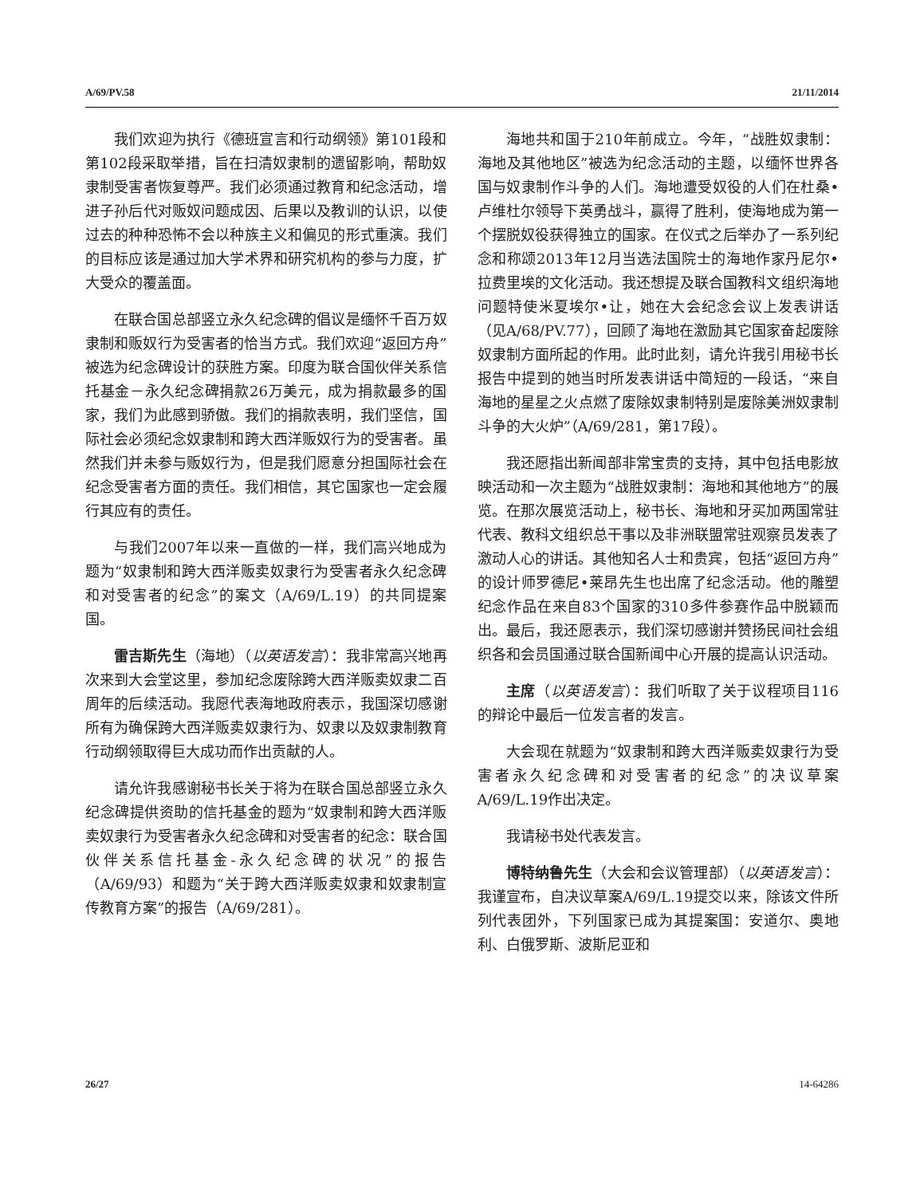A/69/PV.58 21/11/2014
我们欢迎为执行《德班宣言和行动纲领》第101段和第102段采取举措，旨在扫清奴隶制的遗留影响，帮助奴隶制受害者恢复尊严。我们必须通过教育和纪念活动，增进子孙后代对贩奴问题成因、后果以及教训的认识，以使过去的种种恐怖不会以种族主义和偏见的形式重演。我们的目标应该是通过加大学术界和研究机构的参与力度，扩大受众的覆盖面。
在联合国总部竖立永久纪念碑的倡议是缅怀千百万奴隶制和贩奴行为受害者的恰当方式。我们欢迎“返回方舟”被选为纪念碑设计的获胜方案。印度为联合国伙伴关系信托基金－永久纪念碑捐款26万美元，成为捐款最多的国家，我们为此感到骄傲。我们的捐款表明，我们坚信，国际社会必须纪念奴隶制和跨大西洋贩奴行为的受害者。虽然我们并未参与贩奴行为，但是我们愿意分担国际社会在纪念受害者方面的责任。我们相信，其它国家也一定会履行其应有的责任。
与我们2007年以来一直做的一样，我们高兴地成为题为“奴隶制和跨大西洋贩卖奴隶行为受害者永久纪念碑和对受害者的纪念”的案文（A/69/L.19）的共同提案国。
雷吉斯先生（海地）（以英语发言）：我非常高兴地再次来到大会堂这里，参加纪念废除跨大西洋贩卖奴隶二百周年的后续活动。我愿代表海地政府表示，我国深切感谢所有为确保跨大西洋贩卖奴隶行为、奴隶以及奴隶制教育行动纲领取得巨大成功而作出贡献的人。
请允许我感谢秘书长关于将为在联合国总部竖立永久纪念碑提供资助的信托基金的题为“奴隶制和跨大西洋贩卖奴隶行为受害者永久纪念碑和对受害者的纪念：联合国伙伴关系信托基金-永久纪念碑的状况”的报告（A/69/93）和题为“关于跨大西洋贩卖奴隶和奴隶制宣传教育方案”的报告（A/69/281）。
海地共和国于210年前成立。今年，“战胜奴隶制：海地及其他地区”被选为纪念活动的主题，以缅怀世界各国与奴隶制作斗争的人们。海地遭受奴役的人们在杜桑•卢维杜尔领导下英勇战斗，赢得了胜利，使海地成为第一个摆脱奴役获得独立的国家。在仪式之后举办了一系列纪念和称颂2013年12月当选法国院士的海地作家丹尼尔•拉费里埃的文化活动。我还想提及联合国教科文组织海地问题特使米夏埃尔•让，她在大会纪念会议上发表讲话（见A/68/PV.77），回顾了海地在激励其它国家奋起废除奴隶制方面所起的作用。此时此刻，请允许我引用秘书长报告中提到的她当时所发表讲话中简短的一段话，“来自海地的星星之火点燃了废除奴隶制特别是废除美洲奴隶制斗争的大火炉”（A/69/281，第17段）。
我还愿指出新闻部非常宝贵的支持，其中包括电影放映活动和一次主题为“战胜奴隶制：海地和其他地方”的展览。在那次展览活动上，秘书长、海地和牙买加两国常驻代表、教科文组织总干事以及非洲联盟常驻观察员发表了激动人心的讲话。其他知名人士和贵宾，包括“返回方舟”的设计师罗德尼•莱昂先生也出席了纪念活动。他的雕塑纪念作品在来自83个国家的310多件参赛作品中脱颖而出。最后，我还愿表示，我们深切感谢并赞扬民间社会组织各和会员国通过联合国新闻中心开展的提高认识活动。
主席（以英语发言）：我们听取了关于议程项目116的辩论中最后一位发言者的发言。
大会现在就题为“奴隶制和跨大西洋贩卖奴隶行为受害者永久纪念碑和对受害者的纪念”的决议草案A/69/L.19作出决定。
我请秘书处代表发言。
博特纳鲁先生（大会和会议管理部）（以英语发言）：我谨宣布，自决议草案A/69/L.19提交以来，除该文件所列代表团外，下列国家已成为其提案国：安道尔、奥地利、白俄罗斯、波斯尼亚和
26/27 14-64286